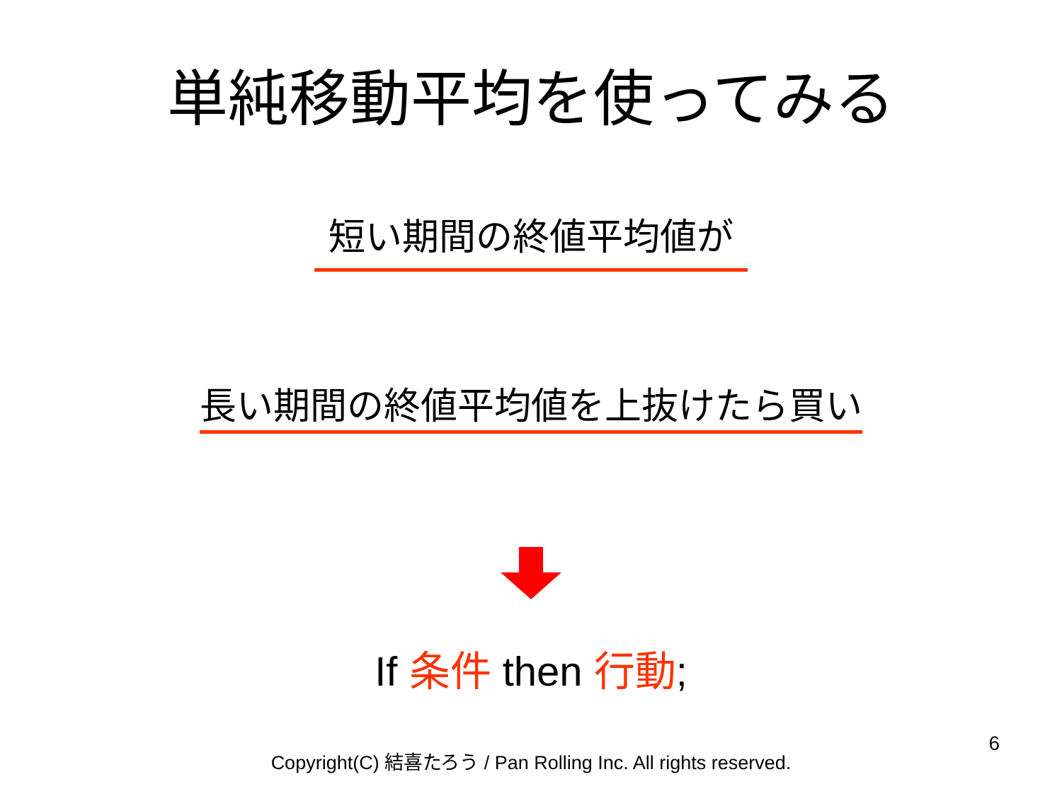単純移動平均を使ってみる
短い期間の終値平均値が
長い期間の終値平均値を上抜けたら買い
If 条件 then 行動;
Copyright(C) 結喜たろう / Pan Rolling Inc. All rights reserved.
6